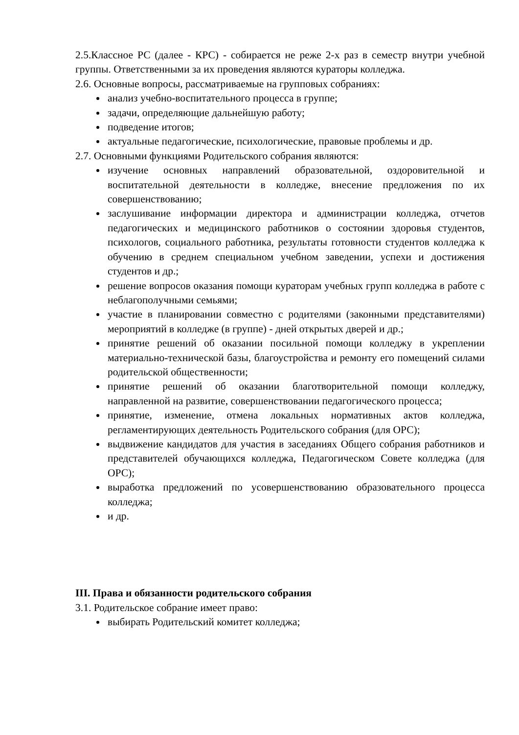2.5.Классное РС (далее - КРС) - собирается не реже 2-х раз в семестр внутри учебной группы. Ответственными за их проведения являются кураторы колледжа.
2.6. Основные вопросы, рассматриваемые на групповых собраниях:
анализ учебно-воспитательного процесса в группе;
задачи, определяющие дальнейшую работу;
подведение итогов;
актуальные педагогические, психологические, правовые проблемы и др.
2.7. Основными функциями Родительского собрания являются:
изучение основных направлений образовательной, оздоровительной и воспитательной деятельности в колледже, внесение предложения по их совершенствованию;
заслушивание информации директора и администрации колледжа, отчетов педагогических и медицинского работников о состоянии здоровья студентов, психологов, социального работника, результаты готовности студентов колледжа к обучению в среднем специальном учебном заведении, успехи и достижения студентов и др.;
решение вопросов оказания помощи кураторам учебных групп колледжа в работе с неблагополучными семьями;
участие в планировании совместно с родителями (законными представителями) мероприятий в колледже (в группе) - дней открытых дверей и др.;
принятие решений об оказании посильной помощи колледжу в укреплении материально-технической базы, благоустройства и ремонту его помещений силами родительской общественности;
принятие решений об оказании благотворительной помощи колледжу, направленной на развитие, совершенствовании педагогического процесса;
принятие, изменение, отмена локальных нормативных актов колледжа, регламентирующих деятельность Родительского собрания (для ОРС);
выдвижение кандидатов для участия в заседаниях Общего собрания работников и представителей обучающихся колледжа, Педагогическом Совете колледжа (для ОРС);
выработка предложений по усовершенствованию образовательного процесса колледжа;
и др.
III. Права и обязанности родительского собрания
3.1. Родительское собрание имеет право:
выбирать Родительский комитет колледжа;